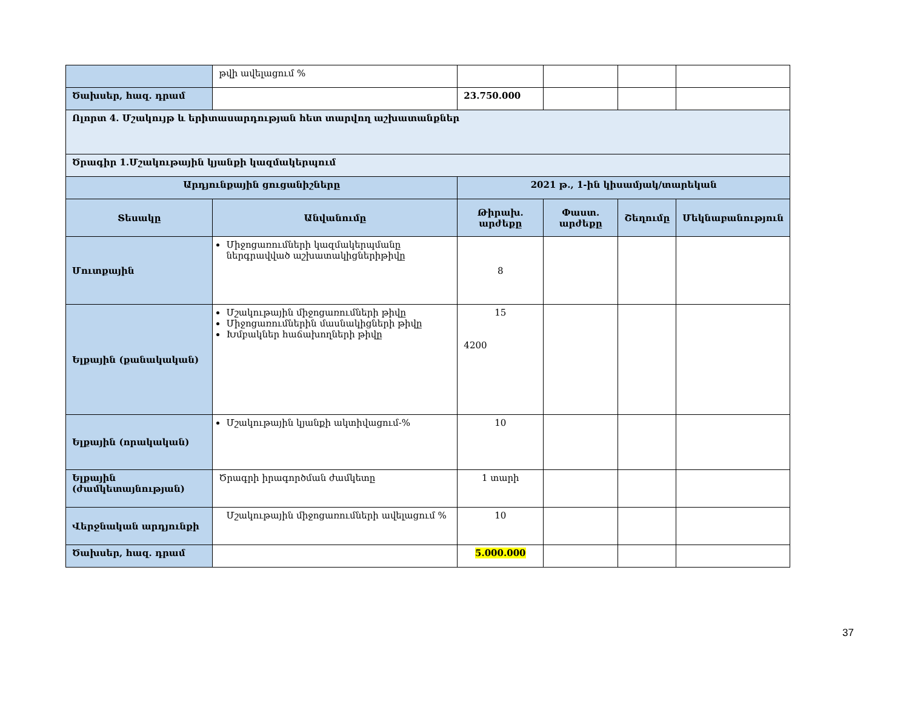| | թվի ավելացում % | | | | |
| Ծախսեր, հազ. դրամ | | 23.750.000 | | | |
| Ոլորտ 4. Մշակույթ և երիտասարդության հետ տարվող աշխատանքներ | | | | | |
| Ծրագիր 1.Մշակութային կյանքի կազմակերպում | | | | | |
| Արդյունքային ցուցանիշները | | 2021 թ., 1-ին կիսամյակ/տարեկան | | | |
| Տեսակը | Անվանումը | Թիրախ. արժեքը | Փաստ. արժեքը | Շեղումը | Մեկնաբանություն |
| Մուտքային | Միջոցառումների կազմակերպմանը ներգրավված աշխատակիցներիթիվը | 8 | | | |
| Ելքային (քանակական) | Մշակութային միջոցառումների թիվը Միջոցառումներին մասնակիցների թիվը Խմբակներ հաճախողների թիվը | 15 4200 | | | |
| Ելքային (որակական) | Մշակութային կյանքի ակտիվացում-% | 10 | | | |
| Ելքային (ժամկետայնության) | Ծրագրի իրագործման ժամկետը | 1 տարի | | | |
| Վերջնական արդյունքի | Մշակութային միջոցառումների ավելացում % | 10 | | | |
| Ծախսեր, հազ. դրամ | | 5.000.000 | | | |
37